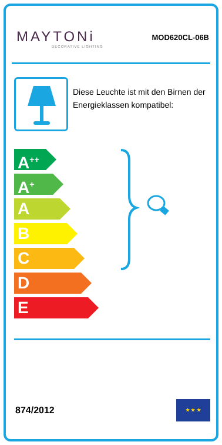MAYTONi
DECORATIVE LIGHTING
MOD620CL-06B
Diese Leuchte ist mit den Birnen der Energieklassen kompatibel:
A<sup>++</sup>
A<sup>+</sup>
A
B
C
D
E
874/2012
★ ★ ★